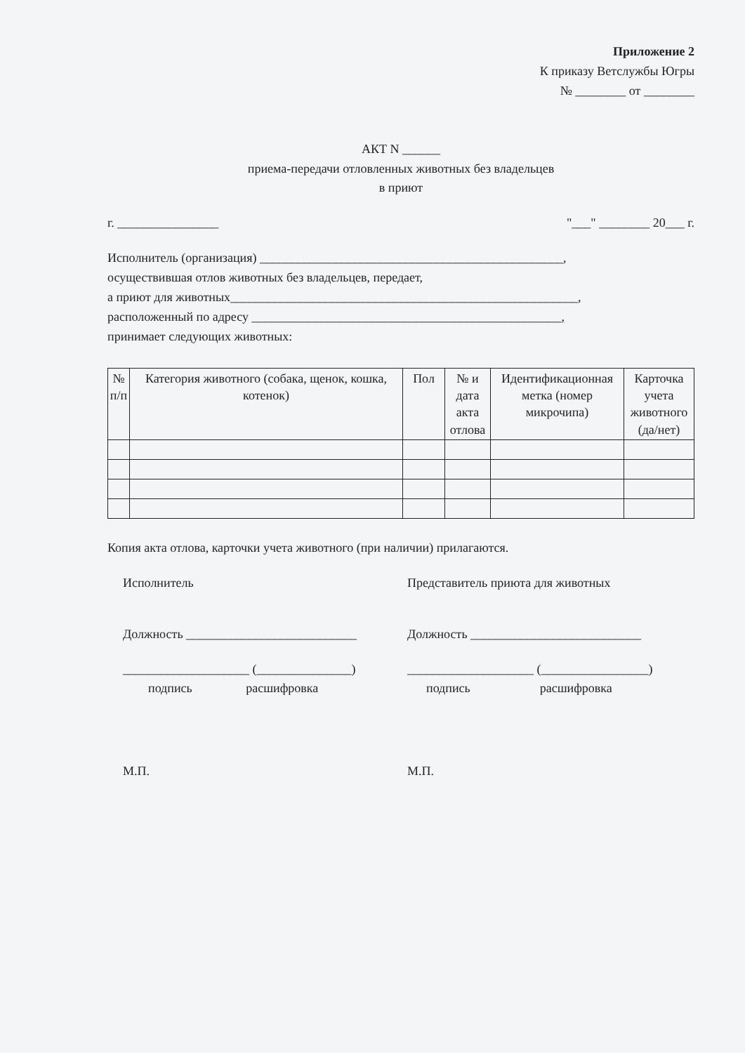Приложение 2
К приказу Ветслужбы Югры
№ ________ от ________
АКТ N ______
приема-передачи отловленных животных без владельцев
в приют
г. ________________ "___" ________ 20___ г.
Исполнитель (организация) ________________________________________________,
осуществившая отлов животных без владельцев, передает,
а приют для животных_______________________________________________________,
расположенный по адресу _________________________________________________,
принимает следующих животных:
| № п/п | Категория животного (собака, щенок, кошка, котенок) | Пол | № и дата акта отлова | Идентификационная метка (номер микрочипа) | Карточка учета животного (да/нет) |
| --- | --- | --- | --- | --- | --- |
Копия акта отлова, карточки учета животного (при наличии) прилагаются.
Исполнитель Представитель приюта для животных
Должность ___________________________ Должность ___________________________
____________________ (_______________)
подпись расшифровка
____________________ (_________________)
подпись расшифровка
М.П. М.П.